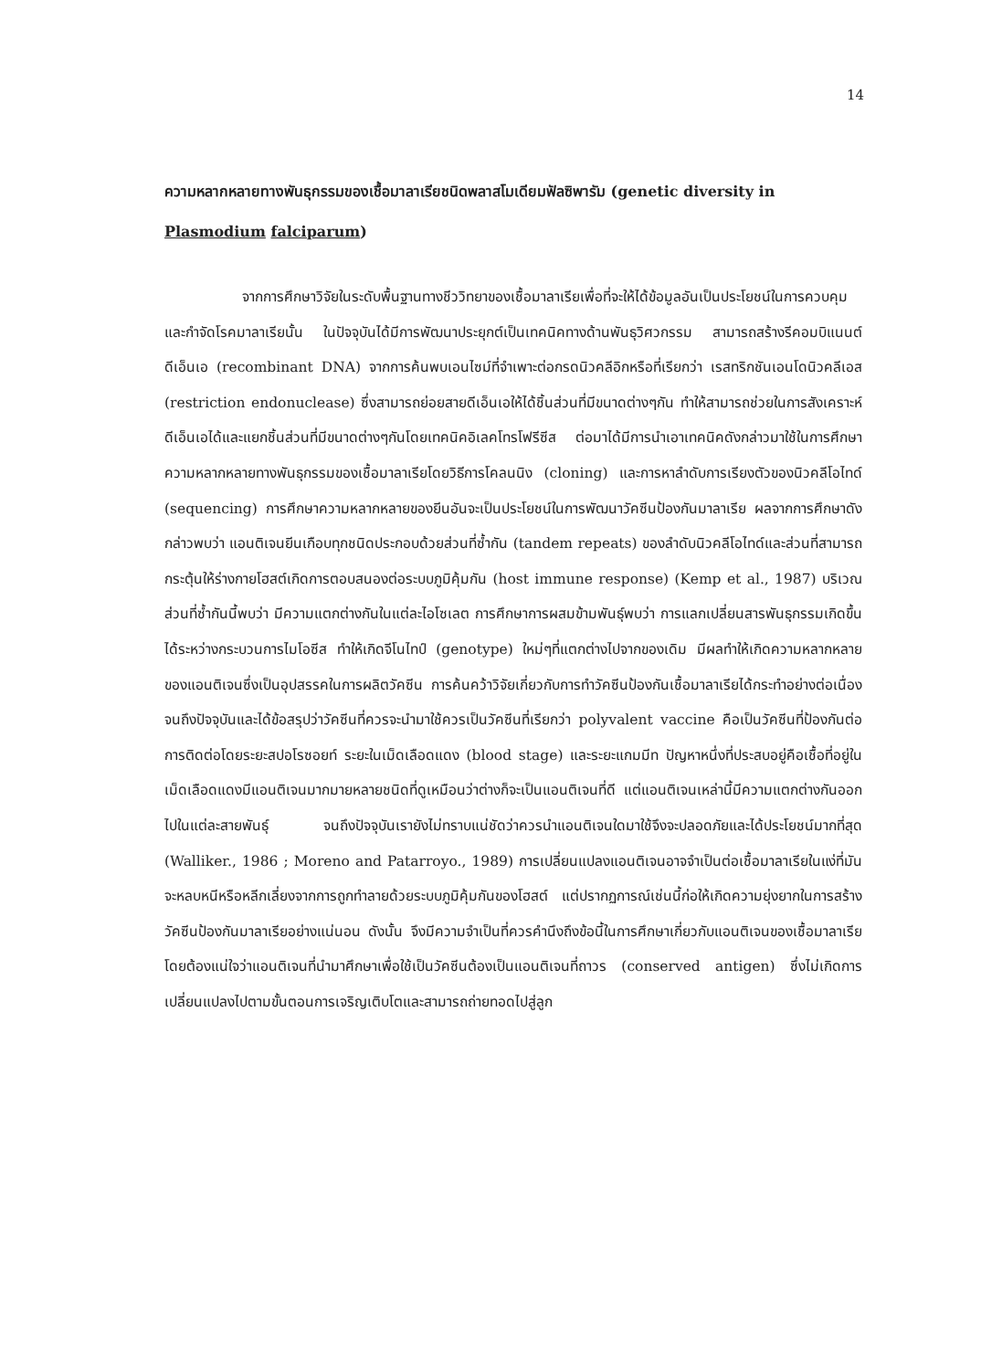14
ความหลากหลายทางพันธุกรรมของเชื้อมาลาเรียชนิดพลาสโมเดียมฟัลซิพารัม (genetic diversity in Plasmodium falciparum)
จากการศึกษาวิจัยในระดับพื้นฐานทางชีววิทยาของเชื้อมาลาเรียเพื่อที่จะให้ได้ข้อมูลอันเป็นประโยชน์ในการควบคุมและกำจัดโรคมาลาเรียนั้น ในปัจจุบันได้มีการพัฒนาประยุกต์เป็นเทคนิคทางด้านพันธุวิศวกรรม สามารถสร้างรีคอมบิแนนต์ดีเอ็นเอ (recombinant DNA) จากการค้นพบเอนไซม์ที่จำเพาะต่อกรดนิวคลีอิกหรือที่เรียกว่า เรสทริกชันเอนโดนิวคลีเอส (restriction endonuclease) ซึ่งสามารถย่อยสายดีเอ็นเอให้ได้ชิ้นส่วนที่มีขนาดต่างๆกัน ทำให้สามารถช่วยในการสังเคราะห์ดีเอ็นเอได้และแยกชิ้นส่วนที่มีขนาดต่างๆกันโดยเทคนิคอิเลคโทรโฟรีซีส ต่อมาได้มีการนำเอาเทคนิคดังกล่าวมาใช้ในการศึกษาความหลากหลายทางพันธุกรรมของเชื้อมาลาเรียโดยวิธีการโคลนนิง (cloning) และการหาลำดับการเรียงตัวของนิวคลีโอไทด์ (sequencing) การศึกษาความหลากหลายของยีนอันจะเป็นประโยชน์ในการพัฒนาวัคซีนป้องกันมาลาเรีย ผลจากการศึกษาดังกล่าวพบว่า แอนติเจนยีนเกือบทุกชนิดประกอบด้วยส่วนที่ซ้ำกัน (tandem repeats) ของลำดับนิวคลีโอไทด์และส่วนที่สามารถกระตุ้นให้ร่างกายโฮสต์เกิดการตอบสนองต่อระบบภูมิคุ้มกัน (host immune response) (Kemp et al., 1987) บริเวณส่วนที่ซ้ำกันนี้พบว่า มีความแตกต่างกันในแต่ละไอโซเลต การศึกษาการผสมข้ามพันธุ์พบว่า การแลกเปลี่ยนสารพันธุกรรมเกิดขึ้นได้ระหว่างกระบวนการไมโอซีส ทำให้เกิดจีโนไทป์ (genotype) ใหม่ๆที่แตกต่างไปจากของเดิม มีผลทำให้เกิดความหลากหลายของแอนติเจนซึ่งเป็นอุปสรรคในการผลิตวัคซีน การค้นคว้าวิจัยเกี่ยวกับการทำวัคซีนป้องกันเชื้อมาลาเรียได้กระทำอย่างต่อเนื่องจนถึงปัจจุบันและได้ข้อสรุปว่าวัคซีนที่ควรจะนำมาใช้ควรเป็นวัคซีนที่เรียกว่า polyvalent vaccine คือเป็นวัคซีนที่ป้องกันต่อการติดต่อโดยระยะสปอโรซอยท์ ระยะในเม็ดเลือดแดง (blood stage) และระยะแกมมีท ปัญหาหนึ่งที่ประสบอยู่คือเชื้อที่อยู่ในเม็ดเลือดแดงมีแอนติเจนมากมายหลายชนิดที่ดูเหมือนว่าต่างก็จะเป็นแอนติเจนที่ดี แต่แอนติเจนเหล่านี้มีความแตกต่างกันออกไปในแต่ละสายพันธุ์ จนถึงปัจจุบันเรายังไม่ทราบแน่ชัดว่าควรนำแอนติเจนใดมาใช้จึงจะปลอดภัยและได้ประโยชน์มากที่สุด (Walliker., 1986 ; Moreno and Patarroyo., 1989) การเปลี่ยนแปลงแอนติเจนอาจจำเป็นต่อเชื้อมาลาเรียในแง่ที่มันจะหลบหนีหรือหลีกเลี่ยงจากการถูกทำลายด้วยระบบภูมิคุ้มกันของโฮสต์ แต่ปรากฏการณ์เช่นนี้ก่อให้เกิดความยุ่งยากในการสร้างวัคซีนป้องกันมาลาเรียอย่างแน่นอน ดังนั้น จึงมีความจำเป็นที่ควรคำนึงถึงข้อนี้ในการศึกษาเกี่ยวกับแอนติเจนของเชื้อมาลาเรีย โดยต้องแน่ใจว่าแอนติเจนที่นำมาศึกษาเพื่อใช้เป็นวัคซีนต้องเป็นแอนติเจนที่ถาวร (conserved antigen) ซึ่งไม่เกิดการเปลี่ยนแปลงไปตามขั้นตอนการเจริญเติบโตและสามารถถ่ายทอดไปสู่ลูก